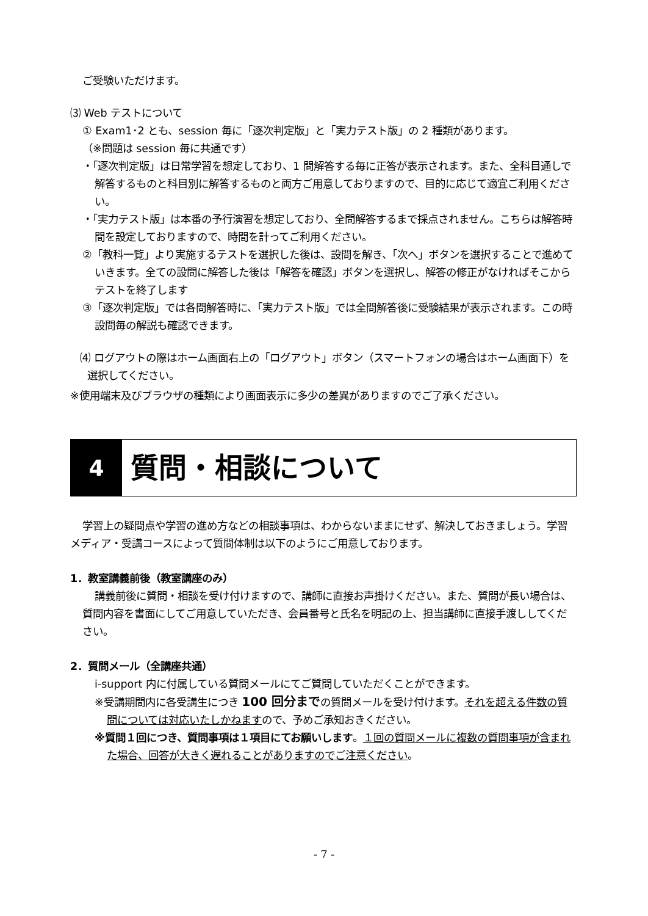ご受験いただけます。
⑶ Web テストについて
① Exam1･2 とも、session 毎に「逐次判定版」と「実力テスト版」の 2 種類があります。
（※問題は session 毎に共通です）
・「逐次判定版」は日常学習を想定しており、1 問解答する毎に正答が表示されます。また、全科目通しで解答するものと科目別に解答するものと両方ご用意しておりますので、目的に応じて適宜ご利用ください。
・「実力テスト版」は本番の予行演習を想定しており、全問解答するまで採点されません。こちらは解答時間を設定しておりますので、時間を計ってご利用ください。
②「教科一覧」より実施するテストを選択した後は、設問を解き、「次へ」ボタンを選択することで進めていきます。全ての設問に解答した後は「解答を確認」ボタンを選択し、解答の修正がなければそこからテストを終了します
③「逐次判定版」では各問解答時に、「実力テスト版」では全問解答後に受験結果が表示されます。この時設問毎の解説も確認できます。
⑷ ログアウトの際はホーム画面右上の「ログアウト」ボタン（スマートフォンの場合はホーム画面下）を選択してください。
※使用端末及びブラウザの種類により画面表示に多少の差異がありますのでご了承ください。
4
質問・相談について
学習上の疑問点や学習の進め方などの相談事項は、わからないままにせず、解決しておきましょう。学習メディア・受講コースによって質問体制は以下のようにご用意しております。
1．教室講義前後（教室講座のみ）
講義前後に質問・相談を受け付けますので、講師に直接お声掛けください。また、質問が長い場合は、質問内容を書面にしてご用意していただき、会員番号と氏名を明記の上、担当講師に直接手渡ししてください。
2．質問メール（全講座共通）
i-support 内に付属している質問メールにてご質問していただくことができます。
※受講期間内に各受講生につき 100 回分までの質問メールを受け付けます。それを超える件数の質問については対応いたしかねますので、予めご承知おきください。
※質問１回につき、質問事項は１項目にてお願いします。１回の質問メールに複数の質問事項が含まれた場合、回答が大きく遅れることがありますのでご注意ください。
- 7 -